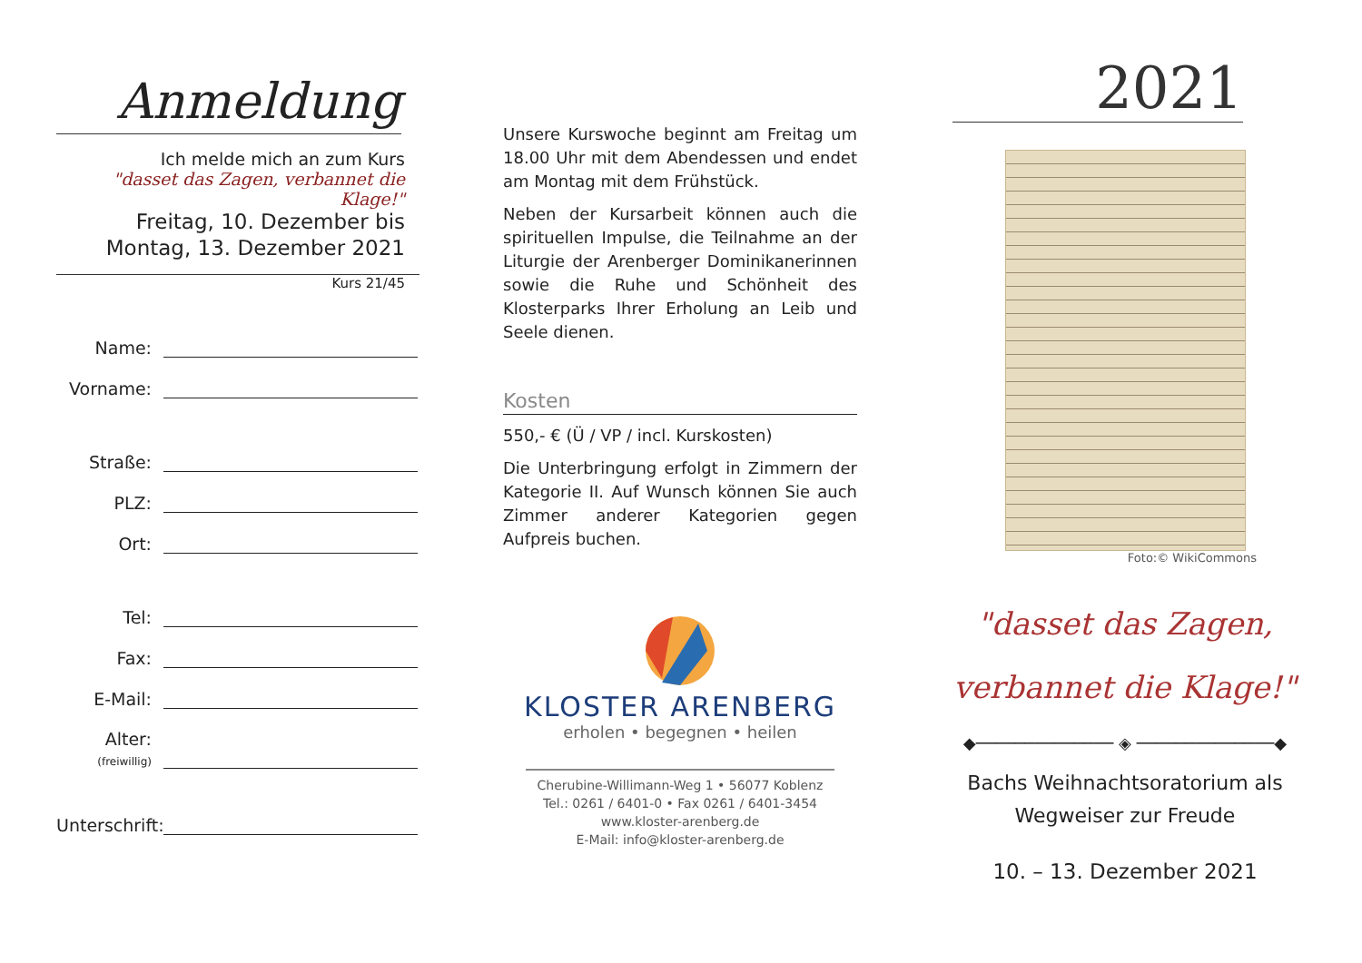Anmeldung
Ich melde mich an zum Kurs
"dasset das Zagen, verbannet die Klage!"
Freitag, 10. Dezember bis
Montag, 13. Dezember 2021
Kurs 21/45
Name:
Vorname:
Straße:
PLZ:
Ort:
Tel:
Fax:
E-Mail:
Alter:
(freiwillig)
Unterschrift:
Unsere Kurswoche beginnt am Freitag um 18.00 Uhr mit dem Abendessen und endet am Montag mit dem Frühstück.
Neben der Kursarbeit können auch die spirituellen Impulse, die Teilnahme an der Liturgie der Arenberger Dominikanerinnen sowie die Ruhe und Schönheit des Klosterparks Ihrer Erholung an Leib und Seele dienen.
Kosten
550,- € (Ü / VP / incl. Kurskosten)
Die Unterbringung erfolgt in Zimmern der Kategorie II. Auf Wunsch können Sie auch Zimmer anderer Kategorien gegen Aufpreis buchen.
KLOSTER ARENBERG
erholen • begegnen • heilen
Cherubine-Willimann-Weg 1 • 56077 Koblenz
Tel.: 0261 / 6401-0 • Fax 0261 / 6401-3454
www.kloster-arenberg.de
E-Mail: info@kloster-arenberg.de
2021
Foto:© WikiCommons
"dasset das Zagen,
verbannet die Klage!"
◆────────────── ◈ ──────────────◆
Bachs Weihnachtsoratorium als
Wegweiser zur Freude
10. – 13. Dezember 2021